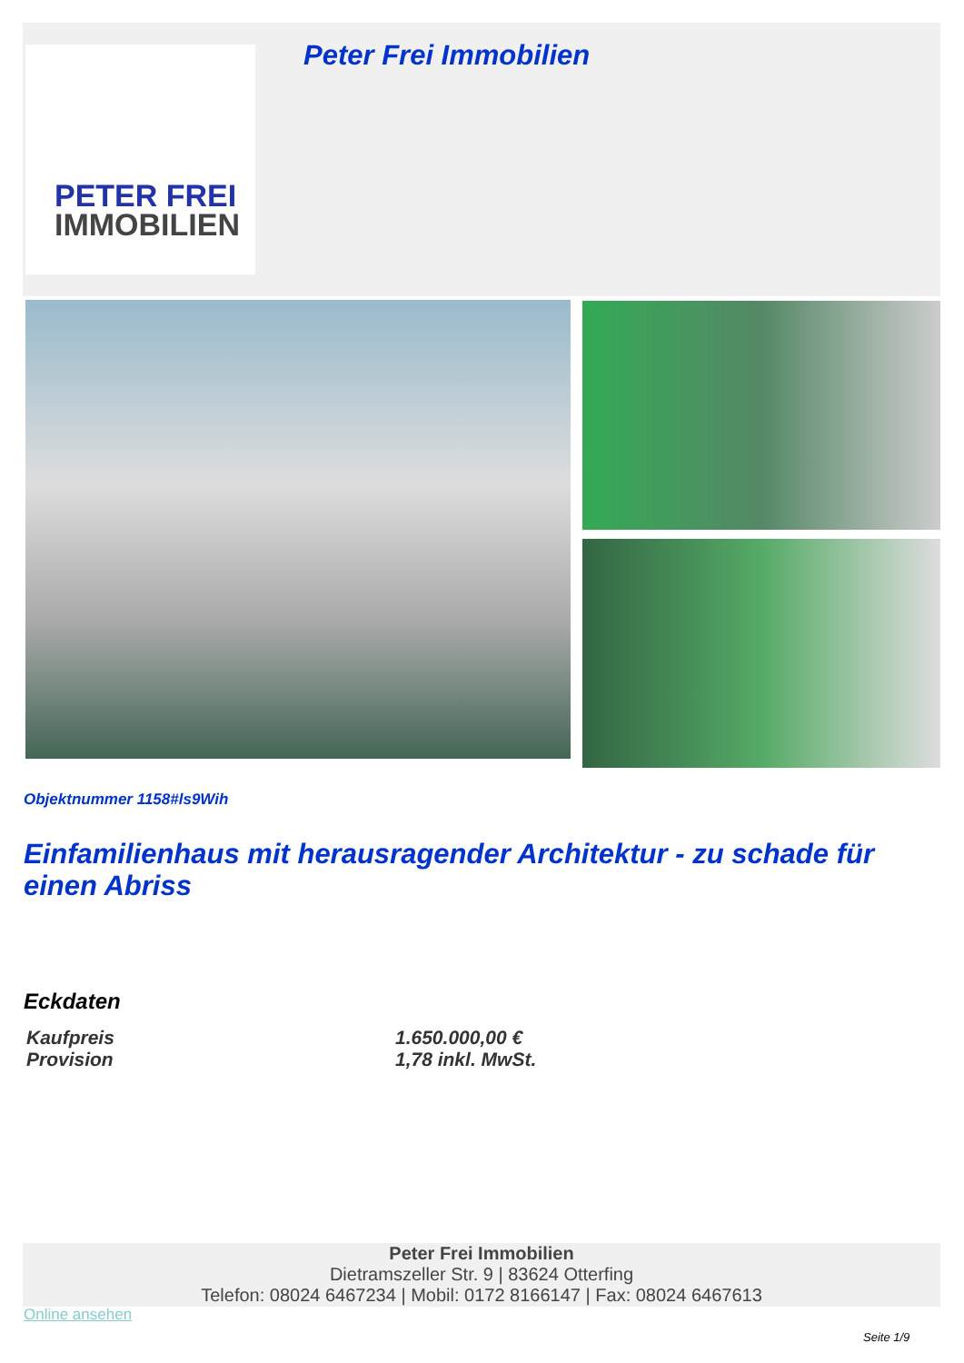PETER FREI
IMMOBILIEN
Peter Frei Immobilien
Objektnummer 1158#ls9Wih
Einfamilienhaus mit herausragender Architektur - zu schade für einen Abriss
Eckdaten
| Kaufpreis | 1.650.000,00 € |
| Provision | 1,78 inkl. MwSt. |
Peter Frei Immobilien
Dietramszeller Str. 9 | 83624 Otterfing
Telefon: 08024 6467234 | Mobil: 0172 8166147 | Fax: 08024 6467613
Online ansehen
Seite 1/9